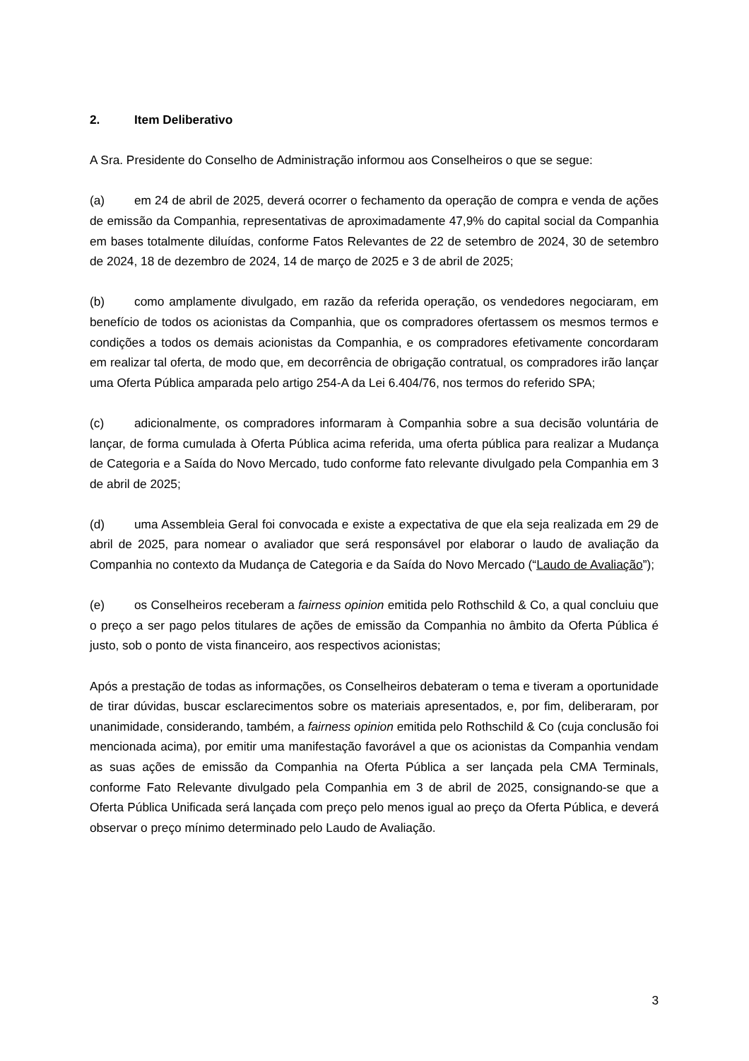2. Item Deliberativo
A Sra. Presidente do Conselho de Administração informou aos Conselheiros o que se segue:
(a) em 24 de abril de 2025, deverá ocorrer o fechamento da operação de compra e venda de ações de emissão da Companhia, representativas de aproximadamente 47,9% do capital social da Companhia em bases totalmente diluídas, conforme Fatos Relevantes de 22 de setembro de 2024, 30 de setembro de 2024, 18 de dezembro de 2024, 14 de março de 2025 e 3 de abril de 2025;
(b) como amplamente divulgado, em razão da referida operação, os vendedores negociaram, em benefício de todos os acionistas da Companhia, que os compradores ofertassem os mesmos termos e condições a todos os demais acionistas da Companhia, e os compradores efetivamente concordaram em realizar tal oferta, de modo que, em decorrência de obrigação contratual, os compradores irão lançar uma Oferta Pública amparada pelo artigo 254-A da Lei 6.404/76, nos termos do referido SPA;
(c) adicionalmente, os compradores informaram à Companhia sobre a sua decisão voluntária de lançar, de forma cumulada à Oferta Pública acima referida, uma oferta pública para realizar a Mudança de Categoria e a Saída do Novo Mercado, tudo conforme fato relevante divulgado pela Companhia em 3 de abril de 2025;
(d) uma Assembleia Geral foi convocada e existe a expectativa de que ela seja realizada em 29 de abril de 2025, para nomear o avaliador que será responsável por elaborar o laudo de avaliação da Companhia no contexto da Mudança de Categoria e da Saída do Novo Mercado (“Laudo de Avaliação”);
(e) os Conselheiros receberam a fairness opinion emitida pelo Rothschild & Co, a qual concluiu que o preço a ser pago pelos titulares de ações de emissão da Companhia no âmbito da Oferta Pública é justo, sob o ponto de vista financeiro, aos respectivos acionistas;
Após a prestação de todas as informações, os Conselheiros debateram o tema e tiveram a oportunidade de tirar dúvidas, buscar esclarecimentos sobre os materiais apresentados, e, por fim, deliberaram, por unanimidade, considerando, também, a fairness opinion emitida pelo Rothschild & Co (cuja conclusão foi mencionada acima), por emitir uma manifestação favorável a que os acionistas da Companhia vendam as suas ações de emissão da Companhia na Oferta Pública a ser lançada pela CMA Terminals, conforme Fato Relevante divulgado pela Companhia em 3 de abril de 2025, consignando-se que a Oferta Pública Unificada será lançada com preço pelo menos igual ao preço da Oferta Pública, e deverá observar o preço mínimo determinado pelo Laudo de Avaliação.
3